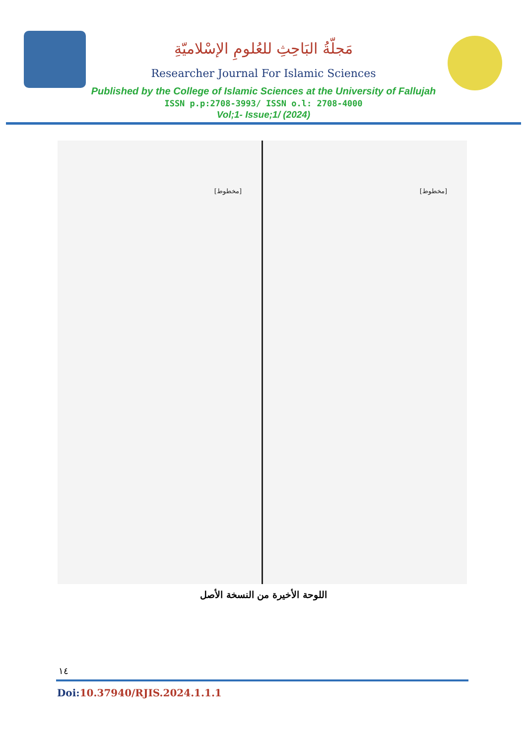مَجلّةُ البَاحِثِ للعُلومِ الإسْلاميّةِ
Researcher Journal For Islamic Sciences
Published by the College of Islamic Sciences at the University of Fallujah
ISSN p.p:2708-3993/ ISSN o.l: 2708-4000
Vol;1- Issue;1/ (2024)
[مخطوط] [مخطوط]
اللوحة الأخيرة من النسخة الأصل
١٤
Doi:10.37940/RJIS.2024.1.1.1